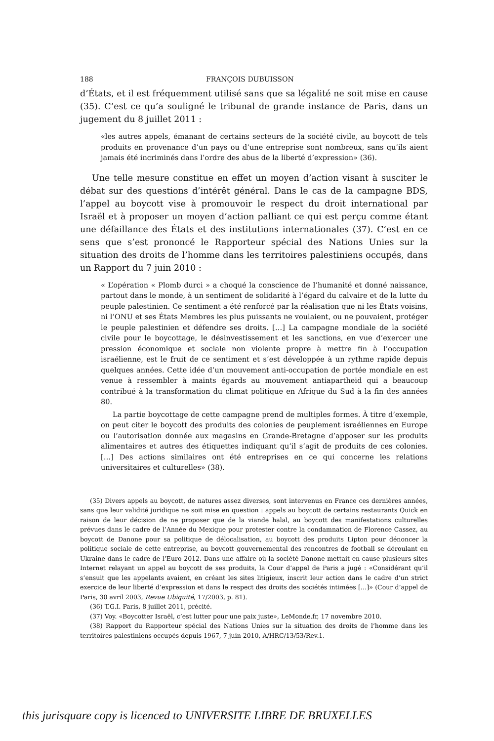188 FRANÇOIS DUBUISSON
d’États, et il est fréquemment utilisé sans que sa légalité ne soit mise en cause (35). C’est ce qu’a souligné le tribunal de grande instance de Paris, dans un jugement du 8 juillet 2011 :
«les autres appels, émanant de certains secteurs de la société civile, au boycott de tels produits en provenance d’un pays ou d’une entreprise sont nombreux, sans qu’ils aient jamais été incriminés dans l’ordre des abus de la liberté d’expression» (36).
Une telle mesure constitue en effet un moyen d’action visant à susciter le débat sur des questions d’intérêt général. Dans le cas de la campagne BDS, l’appel au boycott vise à promouvoir le respect du droit international par Israël et à proposer un moyen d’action palliant ce qui est perçu comme étant une défaillance des États et des institutions internationales (37). C’est en ce sens que s’est prononcé le Rapporteur spécial des Nations Unies sur la situation des droits de l’homme dans les territoires palestiniens occupés, dans un Rapport du 7 juin 2010 :
« L’opération « Plomb durci » a choqué la conscience de l’humanité et donné naissance, partout dans le monde, à un sentiment de solidarité à l’égard du calvaire et de la lutte du peuple palestinien. Ce sentiment a été renforcé par la réalisation que ni les États voisins, ni l’ONU et ses États Membres les plus puissants ne voulaient, ou ne pouvaient, protéger le peuple palestinien et défendre ses droits. […] La campagne mondiale de la société civile pour le boycottage, le désinvestissement et les sanctions, en vue d’exercer une pression économique et sociale non violente propre à mettre fin à l’occupation israélienne, est le fruit de ce sentiment et s’est développée à un rythme rapide depuis quelques années. Cette idée d’un mouvement anti-occupation de portée mondiale en est venue à ressembler à maints égards au mouvement antiapartheid qui a beaucoup contribué à la transformation du climat politique en Afrique du Sud à la fin des années 80.
La partie boycottage de cette campagne prend de multiples formes. À titre d’exemple, on peut citer le boycott des produits des colonies de peuplement israéliennes en Europe ou l’autorisation donnée aux magasins en Grande-Bretagne d’apposer sur les produits alimentaires et autres des étiquettes indiquant qu’il s’agit de produits de ces colonies. […] Des actions similaires ont été entreprises en ce qui concerne les relations universitaires et culturelles» (38).
(35) Divers appels au boycott, de natures assez diverses, sont intervenus en France ces dernières années, sans que leur validité juridique ne soit mise en question : appels au boycott de certains restaurants Quick en raison de leur décision de ne proposer que de la viande halal, au boycott des manifestations culturelles prévues dans le cadre de l’Année du Mexique pour protester contre la condamnation de Florence Cassez, au boycott de Danone pour sa politique de délocalisation, au boycott des produits Lipton pour dénoncer la politique sociale de cette entreprise, au boycott gouvernemental des rencontres de football se déroulant en Ukraine dans le cadre de l’Euro 2012. Dans une affaire où la société Danone mettait en cause plusieurs sites Internet relayant un appel au boycott de ses produits, la Cour d’appel de Paris a jugé : «Considérant qu’il s’ensuit que les appelants avaient, en créant les sites litigieux, inscrit leur action dans le cadre d’un strict exercice de leur liberté d’expression et dans le respect des droits des sociétés intimées […]» (Cour d’appel de Paris, 30 avril 2003, Revue Ubiquité, 17/2003, p. 81).
(36) T.G.I. Paris, 8 juillet 2011, précité.
(37) Voy. «Boycotter Israël, c’est lutter pour une paix juste», LeMonde.fr, 17 novembre 2010.
(38) Rapport du Rapporteur spécial des Nations Unies sur la situation des droits de l’homme dans les territoires palestiniens occupés depuis 1967, 7 juin 2010, A/HRC/13/53/Rev.1.
this jurisquare copy is licenced to UNIVERSITE LIBRE DE BRUXELLES